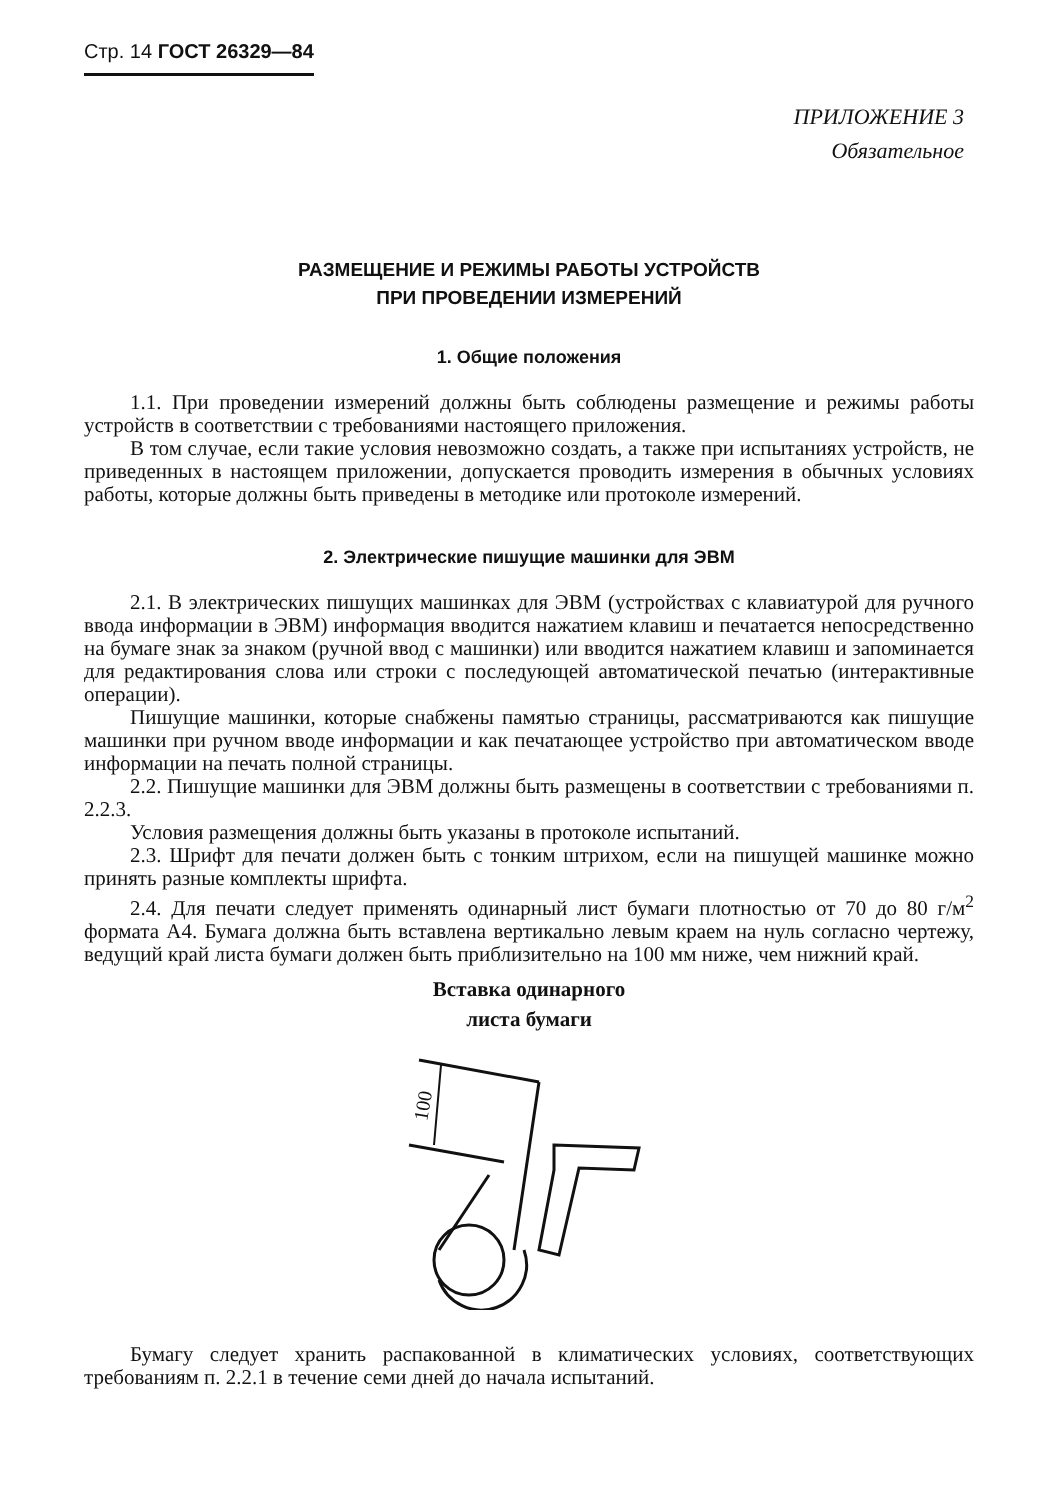Стр. 14 ГОСТ 26329—84
ПРИЛОЖЕНИЕ 3
Обязательное
РАЗМЕЩЕНИЕ И РЕЖИМЫ РАБОТЫ УСТРОЙСТВ
ПРИ ПРОВЕДЕНИИ ИЗМЕРЕНИЙ
1. Общие положения
1.1. При проведении измерений должны быть соблюдены размещение и режимы работы устройств в соответствии с требованиями настоящего приложения.
В том случае, если такие условия невозможно создать, а также при испытаниях устройств, не приведенных в настоящем приложении, допускается проводить измерения в обычных условиях работы, которые должны быть приведены в методике или протоколе измерений.
2. Электрические пишущие машинки для ЭВМ
2.1. В электрических пишущих машинках для ЭВМ (устройствах с клавиатурой для ручного ввода информации в ЭВМ) информация вводится нажатием клавиш и печатается непосредственно на бумаге знак за знаком (ручной ввод с машинки) или вводится нажатием клавиш и запоминается для редактирования слова или строки с последующей автоматической печатью (интерактивные операции).
Пишущие машинки, которые снабжены памятью страницы, рассматриваются как пишущие машинки при ручном вводе информации и как печатающее устройство при автоматическом вводе информации на печать полной страницы.
2.2. Пишущие машинки для ЭВМ должны быть размещены в соответствии с требованиями п. 2.2.3.
Условия размещения должны быть указаны в протоколе испытаний.
2.3. Шрифт для печати должен быть с тонким штрихом, если на пишущей машинке можно принять разные комплекты шрифта.
2.4. Для печати следует применять одинарный лист бумаги плотностью от 70 до 80 г/м<sup>2</sup> формата А4. Бумага должна быть вставлена вертикально левым краем на нуль согласно чертежу, ведущий край листа бумаги должен быть приблизительно на 100 мм ниже, чем нижний край.
Вставка одинарного
листа бумаги
100
Бумагу следует хранить распакованной в климатических условиях, соответствующих требованиям п. 2.2.1 в течение семи дней до начала испытаний.